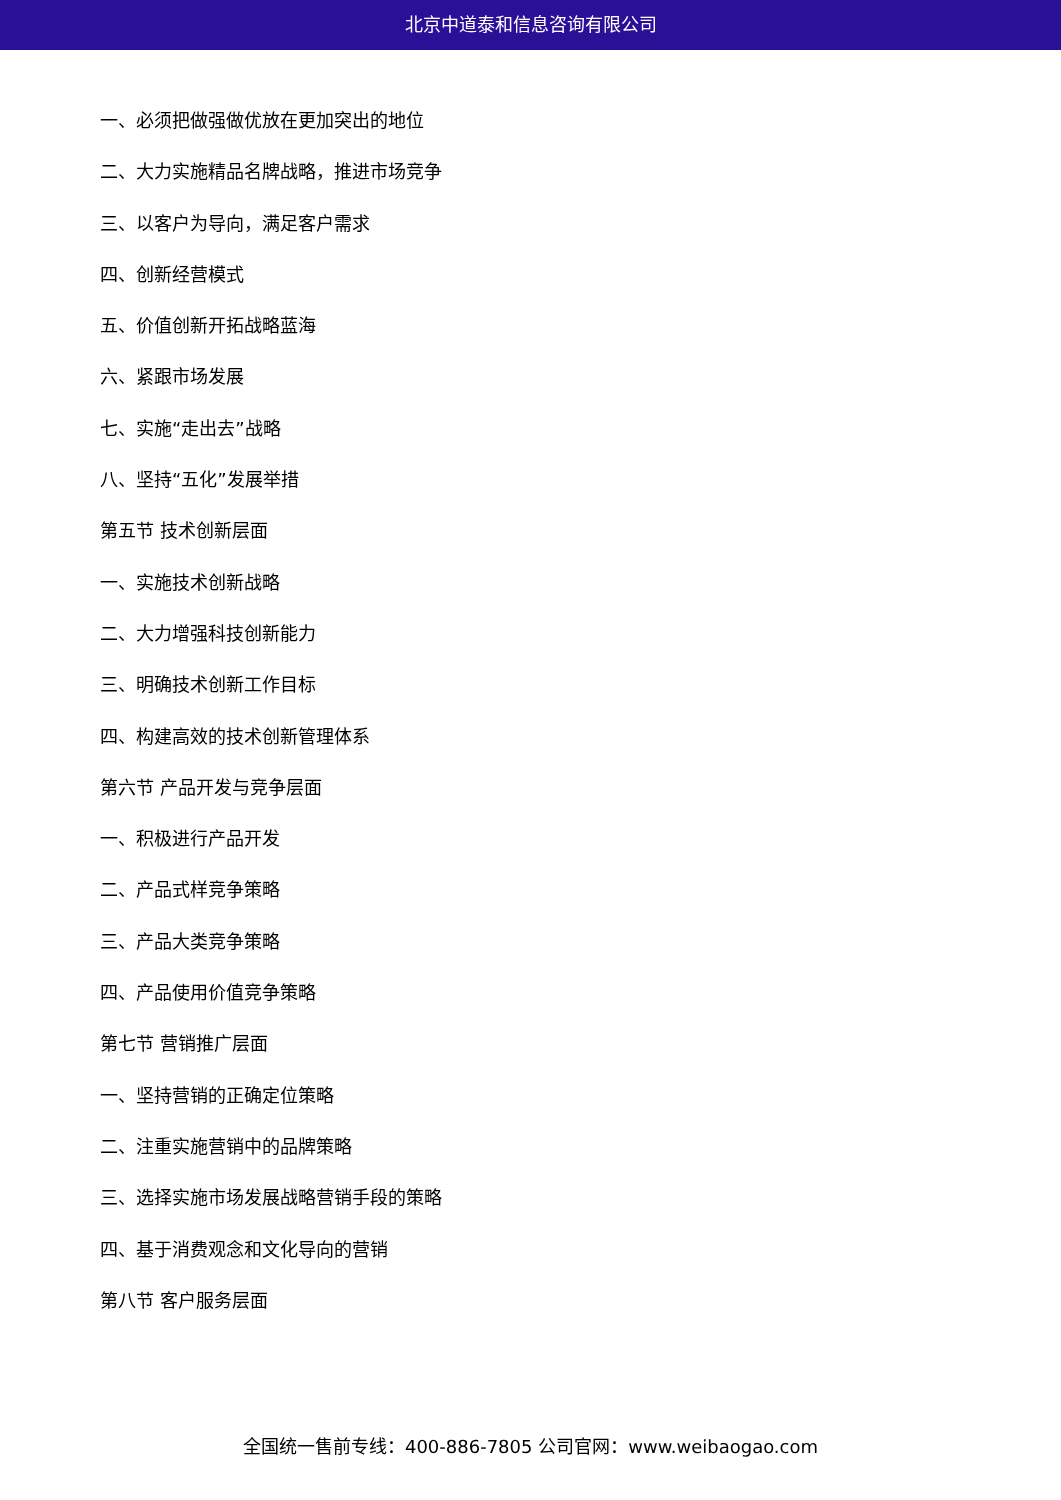北京中道泰和信息咨询有限公司
一、必须把做强做优放在更加突出的地位
二、大力实施精品名牌战略，推进市场竞争
三、以客户为导向，满足客户需求
四、创新经营模式
五、价值创新开拓战略蓝海
六、紧跟市场发展
七、实施“走出去”战略
八、坚持“五化”发展举措
第五节 技术创新层面
一、实施技术创新战略
二、大力增强科技创新能力
三、明确技术创新工作目标
四、构建高效的技术创新管理体系
第六节 产品开发与竞争层面
一、积极进行产品开发
二、产品式样竞争策略
三、产品大类竞争策略
四、产品使用价值竞争策略
第七节 营销推广层面
一、坚持营销的正确定位策略
二、注重实施营销中的品牌策略
三、选择实施市场发展战略营销手段的策略
四、基于消费观念和文化导向的营销
第八节 客户服务层面
全国统一售前专线：400-886-7805 公司官网：www.weibaogao.com